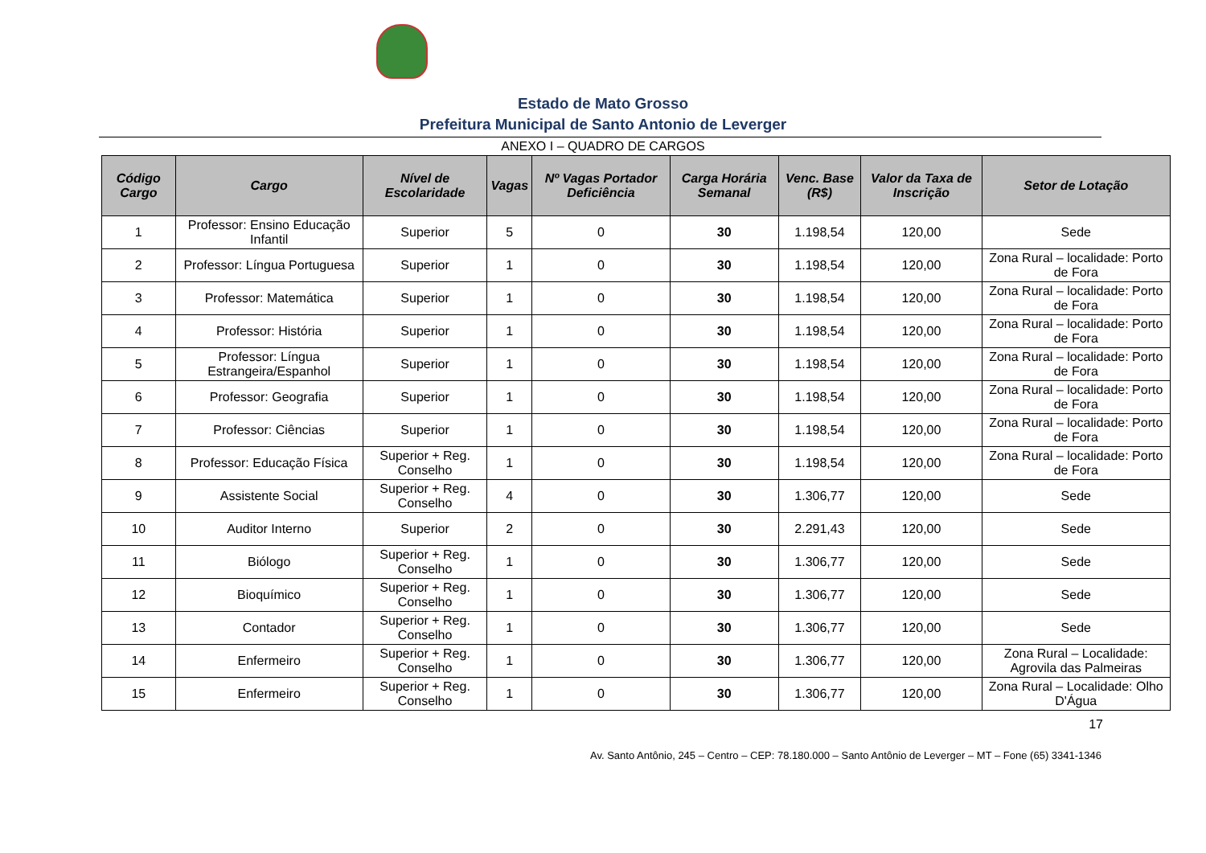Estado de Mato Grosso
Prefeitura Municipal de Santo Antonio de Leverger
ANEXO I – QUADRO DE CARGOS
| Código Cargo | Cargo | Nível de Escolaridade | Vagas | Nº Vagas Portador Deficiência | Carga Horária Semanal | Venc. Base (R$) | Valor da Taxa de Inscrição | Setor de Lotação |
| --- | --- | --- | --- | --- | --- | --- | --- | --- |
| 1 | Professor: Ensino Educação Infantil | Superior | 5 | 0 | 30 | 1.198,54 | 120,00 | Sede |
| 2 | Professor: Língua Portuguesa | Superior | 1 | 0 | 30 | 1.198,54 | 120,00 | Zona Rural – localidade: Porto de Fora |
| 3 | Professor: Matemática | Superior | 1 | 0 | 30 | 1.198,54 | 120,00 | Zona Rural – localidade: Porto de Fora |
| 4 | Professor: História | Superior | 1 | 0 | 30 | 1.198,54 | 120,00 | Zona Rural – localidade: Porto de Fora |
| 5 | Professor: Língua Estrangeira/Espanhol | Superior | 1 | 0 | 30 | 1.198,54 | 120,00 | Zona Rural – localidade: Porto de Fora |
| 6 | Professor: Geografia | Superior | 1 | 0 | 30 | 1.198,54 | 120,00 | Zona Rural – localidade: Porto de Fora |
| 7 | Professor: Ciências | Superior | 1 | 0 | 30 | 1.198,54 | 120,00 | Zona Rural – localidade: Porto de Fora |
| 8 | Professor: Educação Física | Superior + Reg. Conselho | 1 | 0 | 30 | 1.198,54 | 120,00 | Zona Rural – localidade: Porto de Fora |
| 9 | Assistente Social | Superior + Reg. Conselho | 4 | 0 | 30 | 1.306,77 | 120,00 | Sede |
| 10 | Auditor Interno | Superior | 2 | 0 | 30 | 2.291,43 | 120,00 | Sede |
| 11 | Biólogo | Superior + Reg. Conselho | 1 | 0 | 30 | 1.306,77 | 120,00 | Sede |
| 12 | Bioquímico | Superior + Reg. Conselho | 1 | 0 | 30 | 1.306,77 | 120,00 | Sede |
| 13 | Contador | Superior + Reg. Conselho | 1 | 0 | 30 | 1.306,77 | 120,00 | Sede |
| 14 | Enfermeiro | Superior + Reg. Conselho | 1 | 0 | 30 | 1.306,77 | 120,00 | Zona Rural – Localidade: Agrovila das Palmeiras |
| 15 | Enfermeiro | Superior + Reg. Conselho | 1 | 0 | 30 | 1.306,77 | 120,00 | Zona Rural – Localidade: Olho D'Água |
17
Av. Santo Antônio, 245 – Centro – CEP: 78.180.000 – Santo Antônio de Leverger – MT – Fone (65) 3341-1346